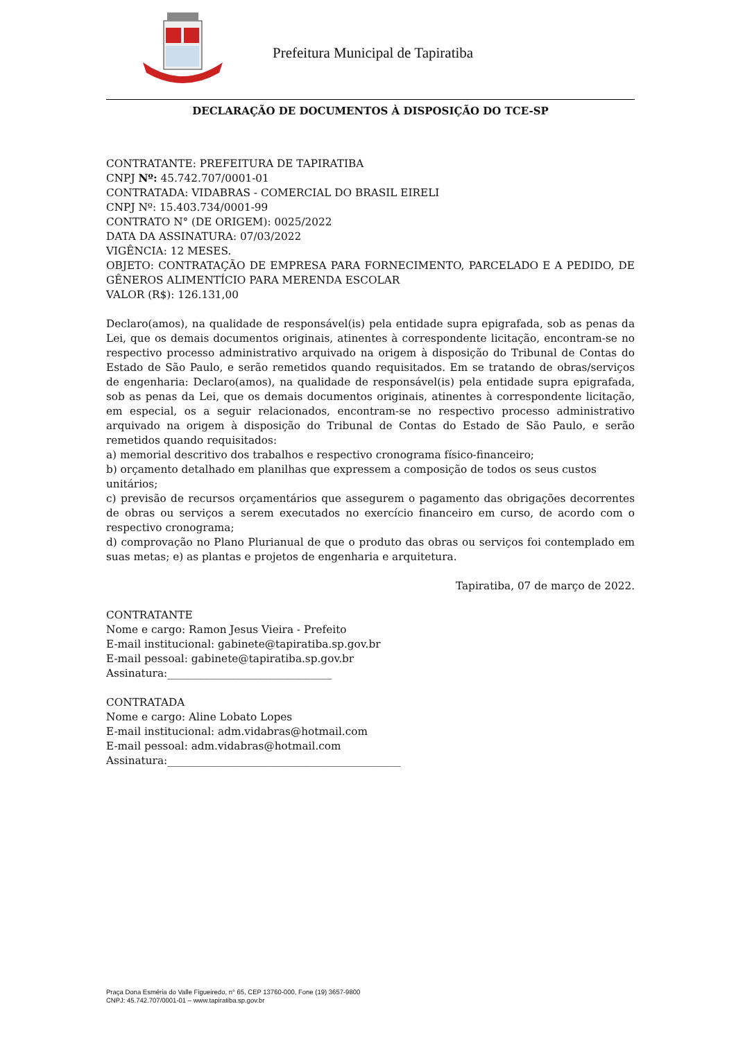Prefeitura Municipal de Tapiratiba
DECLARAÇÃO DE DOCUMENTOS À DISPOSIÇÃO DO TCE-SP
CONTRATANTE: PREFEITURA DE TAPIRATIBA
CNPJ Nº: 45.742.707/0001-01
CONTRATADA: VIDABRAS - COMERCIAL DO BRASIL EIRELI
CNPJ Nº: 15.403.734/0001-99
CONTRATO N° (DE ORIGEM): 0025/2022
DATA DA ASSINATURA: 07/03/2022
VIGÊNCIA: 12 MESES.
OBJETO: CONTRATAÇÃO DE EMPRESA PARA FORNECIMENTO, PARCELADO E A PEDIDO, DE GÊNEROS ALIMENTÍCIO PARA MERENDA ESCOLAR
VALOR (R$): 126.131,00
Declaro(amos), na qualidade de responsável(is) pela entidade supra epigrafada, sob as penas da Lei, que os demais documentos originais, atinentes à correspondente licitação, encontram-se no respectivo processo administrativo arquivado na origem à disposição do Tribunal de Contas do Estado de São Paulo, e serão remetidos quando requisitados. Em se tratando de obras/serviços de engenharia: Declaro(amos), na qualidade de responsável(is) pela entidade supra epigrafada, sob as penas da Lei, que os demais documentos originais, atinentes à correspondente licitação, em especial, os a seguir relacionados, encontram-se no respectivo processo administrativo arquivado na origem à disposição do Tribunal de Contas do Estado de São Paulo, e serão remetidos quando requisitados:
a) memorial descritivo dos trabalhos e respectivo cronograma físico-financeiro;
b) orçamento detalhado em planilhas que expressem a composição de todos os seus custos unitários;
c) previsão de recursos orçamentários que assegurem o pagamento das obrigações decorrentes de obras ou serviços a serem executados no exercício financeiro em curso, de acordo com o respectivo cronograma;
d) comprovação no Plano Plurianual de que o produto das obras ou serviços foi contemplado em suas metas; e) as plantas e projetos de engenharia e arquitetura.
Tapiratiba, 07 de março de 2022.
CONTRATANTE
Nome e cargo: Ramon Jesus Vieira - Prefeito
E-mail institucional: gabinete@tapiratiba.sp.gov.br
E-mail pessoal: gabinete@tapiratiba.sp.gov.br
Assinatura:_______________________________
CONTRATADA
Nome e cargo: Aline Lobato Lopes
E-mail institucional: adm.vidabras@hotmail.com
E-mail pessoal: adm.vidabras@hotmail.com
Assinatura:____________________________________________
Praça Dona Esméria do Valle Figueiredo, n° 65, CEP 13760-000, Fone (19) 3657-9800
CNPJ: 45.742.707/0001-01 – www.tapiratiba.sp.gov.br